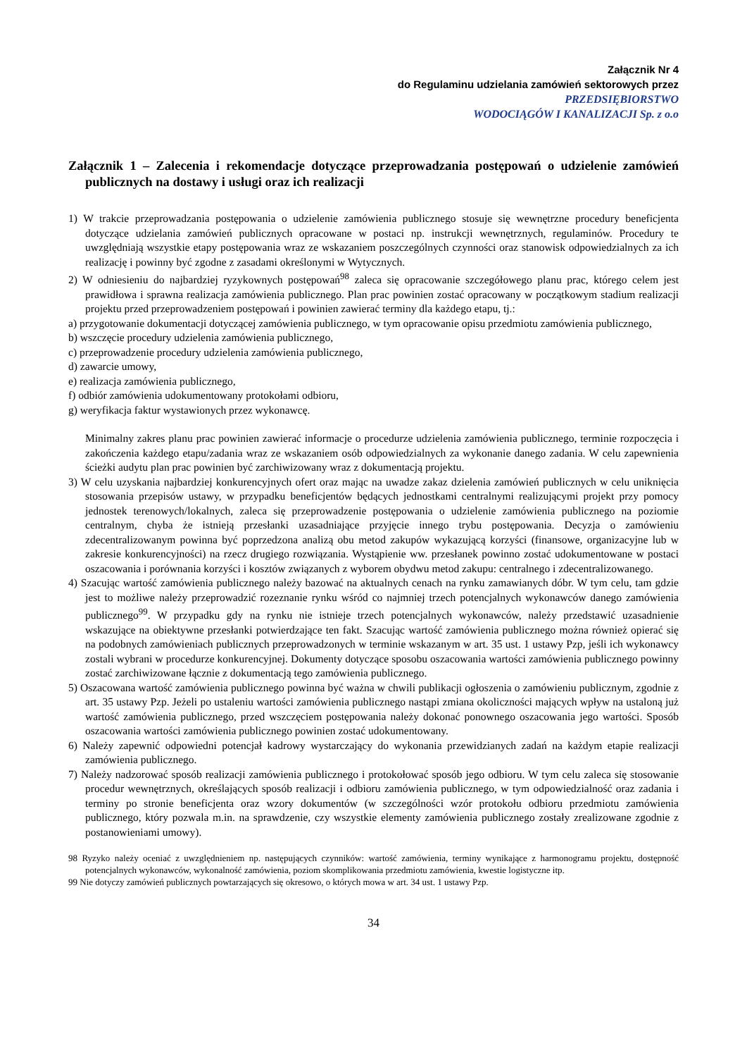Załącznik Nr 4
do Regulaminu udzielania zamówień sektorowych przez
PRZEDSIĘBIORSTWO
WODOCIĄGÓW I KANALIZACJI Sp. z o.o
Załącznik 1 – Zalecenia i rekomendacje dotyczące przeprowadzania postępowań o udzielenie zamówień publicznych na dostawy i usługi oraz ich realizacji
1) W trakcie przeprowadzania postępowania o udzielenie zamówienia publicznego stosuje się wewnętrzne procedury beneficjenta dotyczące udzielania zamówień publicznych opracowane w postaci np. instrukcji wewnętrznych, regulaminów. Procedury te uwzględniają wszystkie etapy postępowania wraz ze wskazaniem poszczególnych czynności oraz stanowisk odpowiedzialnych za ich realizację i powinny być zgodne z zasadami określonymi w Wytycznych.
2) W odniesieniu do najbardziej ryzykownych postępowań<sup>98</sup> zaleca się opracowanie szczegółowego planu prac, którego celem jest prawidłowa i sprawna realizacja zamówienia publicznego. Plan prac powinien zostać opracowany w początkowym stadium realizacji projektu przed przeprowadzeniem postępowań i powinien zawierać terminy dla każdego etapu, tj.:
a) przygotowanie dokumentacji dotyczącej zamówienia publicznego, w tym opracowanie opisu przedmiotu zamówienia publicznego,
b) wszczęcie procedury udzielenia zamówienia publicznego,
c) przeprowadzenie procedury udzielenia zamówienia publicznego,
d) zawarcie umowy,
e) realizacja zamówienia publicznego,
f) odbiór zamówienia udokumentowany protokołami odbioru,
g) weryfikacja faktur wystawionych przez wykonawcę.
Minimalny zakres planu prac powinien zawierać informacje o procedurze udzielenia zamówienia publicznego, terminie rozpoczęcia i zakończenia każdego etapu/zadania wraz ze wskazaniem osób odpowiedzialnych za wykonanie danego zadania. W celu zapewnienia ścieżki audytu plan prac powinien być zarchiwizowany wraz z dokumentacją projektu.
3) W celu uzyskania najbardziej konkurencyjnych ofert oraz mając na uwadze zakaz dzielenia zamówień publicznych w celu uniknięcia stosowania przepisów ustawy, w przypadku beneficjentów będących jednostkami centralnymi realizującymi projekt przy pomocy jednostek terenowych/lokalnych, zaleca się przeprowadzenie postępowania o udzielenie zamówienia publicznego na poziomie centralnym, chyba że istnieją przesłanki uzasadniające przyjęcie innego trybu postępowania. Decyzja o zamówieniu zdecentralizowanym powinna być poprzedzona analizą obu metod zakupów wykazującą korzyści (finansowe, organizacyjne lub w zakresie konkurencyjności) na rzecz drugiego rozwiązania. Wystąpienie ww. przesłanek powinno zostać udokumentowane w postaci oszacowania i porównania korzyści i kosztów związanych z wyborem obydwu metod zakupu: centralnego i zdecentralizowanego.
4) Szacując wartość zamówienia publicznego należy bazować na aktualnych cenach na rynku zamawianych dóbr. W tym celu, tam gdzie jest to możliwe należy przeprowadzić rozeznanie rynku wśród co najmniej trzech potencjalnych wykonawców danego zamówienia publicznego<sup>99</sup>. W przypadku gdy na rynku nie istnieje trzech potencjalnych wykonawców, należy przedstawić uzasadnienie wskazujące na obiektywne przesłanki potwierdzające ten fakt. Szacując wartość zamówienia publicznego można również opierać się na podobnych zamówieniach publicznych przeprowadzonych w terminie wskazanym w art. 35 ust. 1 ustawy Pzp, jeśli ich wykonawcy zostali wybrani w procedurze konkurencyjnej. Dokumenty dotyczące sposobu oszacowania wartości zamówienia publicznego powinny zostać zarchiwizowane łącznie z dokumentacją tego zamówienia publicznego.
5) Oszacowana wartość zamówienia publicznego powinna być ważna w chwili publikacji ogłoszenia o zamówieniu publicznym, zgodnie z art. 35 ustawy Pzp. Jeżeli po ustaleniu wartości zamówienia publicznego nastąpi zmiana okoliczności mających wpływ na ustaloną już wartość zamówienia publicznego, przed wszczęciem postępowania należy dokonać ponownego oszacowania jego wartości. Sposób oszacowania wartości zamówienia publicznego powinien zostać udokumentowany.
6) Należy zapewnić odpowiedni potencjał kadrowy wystarczający do wykonania przewidzianych zadań na każdym etapie realizacji zamówienia publicznego.
7) Należy nadzorować sposób realizacji zamówienia publicznego i protokołować sposób jego odbioru. W tym celu zaleca się stosowanie procedur wewnętrznych, określających sposób realizacji i odbioru zamówienia publicznego, w tym odpowiedzialność oraz zadania i terminy po stronie beneficjenta oraz wzory dokumentów (w szczególności wzór protokołu odbioru przedmiotu zamówienia publicznego, który pozwala m.in. na sprawdzenie, czy wszystkie elementy zamówienia publicznego zostały zrealizowane zgodnie z postanowieniami umowy).
98 Ryzyko należy oceniać z uwzględnieniem np. następujących czynników: wartość zamówienia, terminy wynikające z harmonogramu projektu, dostępność potencjalnych wykonawców, wykonalność zamówienia, poziom skomplikowania przedmiotu zamówienia, kwestie logistyczne itp.
99 Nie dotyczy zamówień publicznych powtarzających się okresowo, o których mowa w art. 34 ust. 1 ustawy Pzp.
34